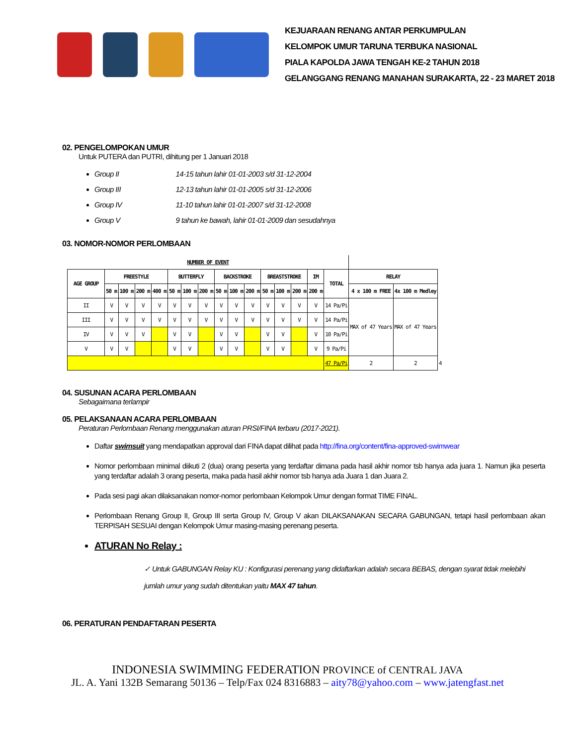KEJUARAAN RENANG ANTAR PERKUMPULAN
KELOMPOK UMUR TARUNA TERBUKA NASIONAL
PIALA KAPOLDA JAWA TENGAH KE-2 TAHUN 2018
GELANGGANG RENANG MANAHAN SURAKARTA, 22 - 23 MARET 2018
02. PENGELOMPOKAN UMUR
Untuk PUTERA dan PUTRI, dihitung per 1 Januari 2018
Group II 14-15 tahun lahir 01-01-2003 s/d 31-12-2004
Group III 12-13 tahun lahir 01-01-2005 s/d 31-12-2006
Group IV 11-10 tahun lahir 01-01-2007 s/d 31-12-2008
Group V 9 tahun ke bawah, lahir 01-01-2009 dan sesudahnya
03. NOMOR-NOMOR PERLOMBAAN
| NUMBER OF EVENT | | | | | | | | | | | | | | | | | | |
| --- | --- | --- | --- | --- | --- | --- | --- | --- | --- | --- | --- | --- | --- | --- | --- | --- | --- | --- |
| AGE GROUP | FREESTYLE | | | | BUTTERFLY | | | BACKSTROKE | | | BREASTSTROKE | | | IM | TOTAL | RELAY | | |
| | 50 m | 100 m | 200 m | 400 m | 50 m | 100 m | 200 m | 50 m | 100 m | 200 m | 50 m | 100 m | 200 m | 200 m | | 4 x 100 m FREE | 4x 100 m Medley | |
| II | V | V | V | V | V | V | V | V | V | V | V | V | V | V | 14 Pa/Pi | MAX of 47 Years | MAX of 47 Years | |
| III | V | V | V | V | V | V | V | V | V | V | V | V | V | V | 14 Pa/Pi | | | |
| IV | V | V | V | | V | V | | V | V | | V | V | | V | 10 Pa/Pi | | | |
| V | V | V | | | V | V | | V | V | | V | V | | V | 9 Pa/Pi | | | |
| | | | | | | | | | | | | | | | 47 Pa/Pi | 2 | 2 | 4 |
04. SUSUNAN ACARA PERLOMBAAN
Sebagaimana terlampir
05. PELAKSANAAN ACARA PERLOMBAAN
Peraturan Perlombaan Renang menggunakan aturan PRSI/FINA terbaru (2017-2021).
Daftar swimsuit yang mendapatkan approval dari FINA dapat dilihat pada http://fina.org/content/fina-approved-swimwear
Nomor perlombaan minimal diikuti 2 (dua) orang peserta yang terdaftar dimana pada hasil akhir nomor tsb hanya ada juara 1. Namun jika peserta yang terdaftar adalah 3 orang peserta, maka pada hasil akhir nomor tsb hanya ada Juara 1 dan Juara 2.
Pada sesi pagi akan dilaksanakan nomor-nomor perlombaan Kelompok Umur dengan format TIME FINAL.
Perlombaan Renang Group II, Group III serta Group IV, Group V akan DILAKSANAKAN SECARA GABUNGAN, tetapi hasil perlombaan akan TERPISAH SESUAI dengan Kelompok Umur masing-masing perenang peserta.
ATURAN No Relay :
✓ Untuk GABUNGAN Relay KU : Konfigurasi perenang yang didaftarkan adalah secara BEBAS, dengan syarat tidak melebihi jumlah umur yang sudah ditentukan yaitu MAX 47 tahun.
06. PERATURAN PENDAFTARAN PESERTA
INDONESIA SWIMMING FEDERATION PROVINCE of CENTRAL JAVA
JL. A. Yani 132B Semarang 50136 – Telp/Fax 024 8316883 – aity78@yahoo.com – www.jatengfast.net